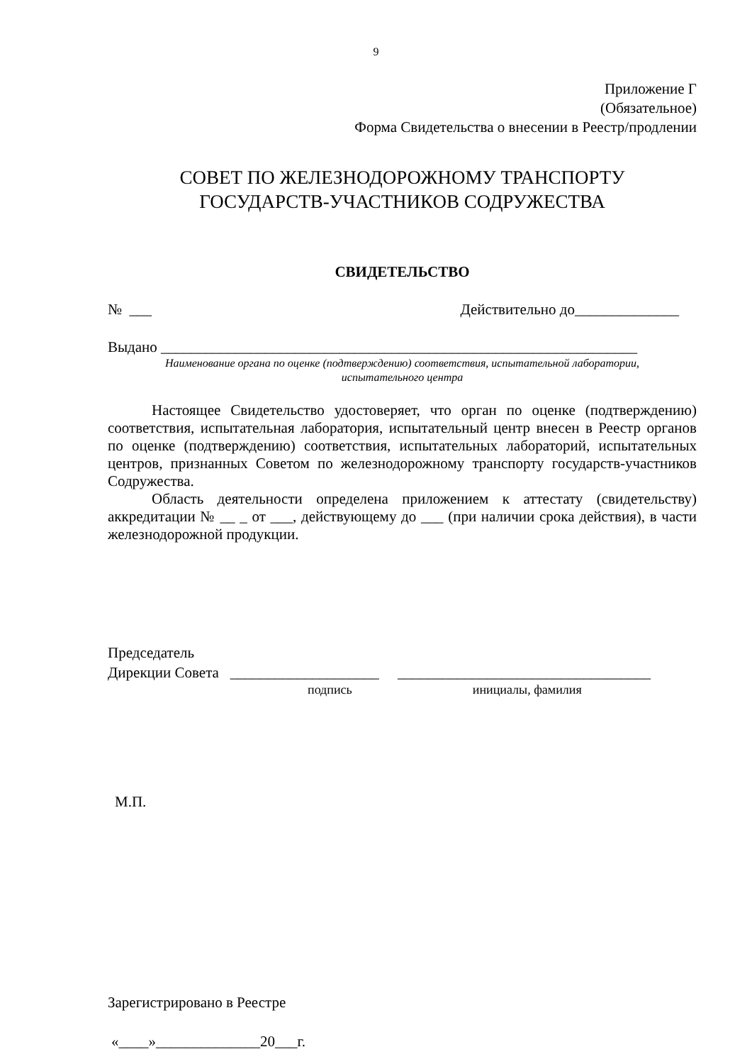9
Приложение Г
(Обязательное)
Форма Свидетельства о внесении в Реестр/продлении
СОВЕТ ПО ЖЕЛЕЗНОДОРОЖНОМУ ТРАНСПОРТУ
ГОСУДАРСТВ-УЧАСТНИКОВ СОДРУЖЕСТВА
СВИДЕТЕЛЬСТВО
№ ___ Действительно до______________
Выдано ________________________________________________________________
Наименование органа по оценке (подтверждению) соответствия, испытательной лаборатории,
испытательного центра
Настоящее Свидетельство удостоверяет, что орган по оценке (подтверждению) соответствия, испытательная лаборатория, испытательный центр внесен в Реестр органов по оценке (подтверждению) соответствия, испытательных лабораторий, испытательных центров, признанных Советом по железнодорожному транспорту государств-участников Содружества.
Область деятельности определена приложением к аттестату (свидетельству) аккредитации № __ _ от ___, действующему до ___ (при наличии срока действия), в части железнодорожной продукции.
Председатель
Дирекции Совета ____________________ __________________________________
подпись инициалы, фамилия
М.П.
Зарегистрировано в Реестре
«____»______________20___г.